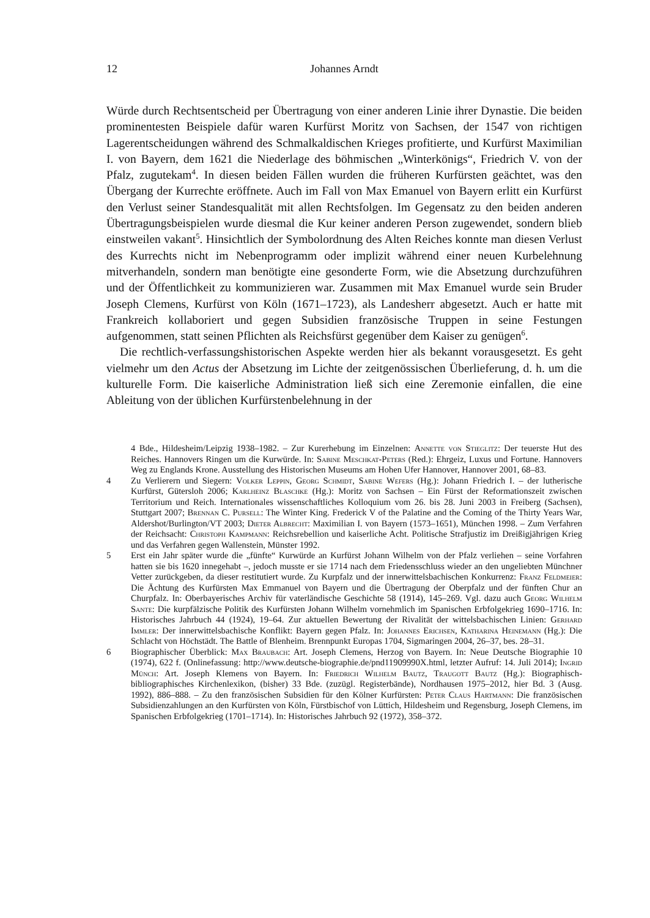12 Johannes Arndt
Würde durch Rechtsentscheid per Übertragung von einer anderen Linie ihrer Dynastie. Die beiden prominentesten Beispiele dafür waren Kurfürst Moritz von Sachsen, der 1547 von richtigen Lagerentscheidungen während des Schmalkaldischen Krieges profitierte, und Kurfürst Maximilian I. von Bayern, dem 1621 die Niederlage des böhmischen „Winterkönigs“, Friedrich V. von der Pfalz, zugutekam<sup>4</sup>. In diesen beiden Fällen wurden die früheren Kurfürsten geächtet, was den Übergang der Kurrechte eröffnete. Auch im Fall von Max Emanuel von Bayern erlitt ein Kurfürst den Verlust seiner Standesqualität mit allen Rechtsfolgen. Im Gegensatz zu den beiden anderen Übertragungsbeispielen wurde diesmal die Kur keiner anderen Person zugewendet, sondern blieb einstweilen vakant<sup>5</sup>. Hinsichtlich der Symbolordnung des Alten Reiches konnte man diesen Verlust des Kurrechts nicht im Nebenprogramm oder implizit während einer neuen Kurbelehnung mitverhandeln, sondern man benötigte eine gesonderte Form, wie die Absetzung durchzuführen und der Öffentlichkeit zu kommunizieren war. Zusammen mit Max Emanuel wurde sein Bruder Joseph Clemens, Kurfürst von Köln (1671–1723), als Landesherr abgesetzt. Auch er hatte mit Frankreich kollaboriert und gegen Subsidien französische Truppen in seine Festungen aufgenommen, statt seinen Pflichten als Reichsfürst gegenüber dem Kaiser zu genügen<sup>6</sup>.
Die rechtlich-verfassungshistorischen Aspekte werden hier als bekannt vorausgesetzt. Es geht vielmehr um den Actus der Absetzung im Lichte der zeitgenössischen Überlieferung, d. h. um die kulturelle Form. Die kaiserliche Administration ließ sich eine Zeremonie einfallen, die eine Ableitung von der üblichen Kurfürstenbelehnung in der
4 Bde., Hildesheim/Leipzig 1938–1982. – Zur Kurerhebung im Einzelnen: Annette von Stieglitz: Der teuerste Hut des Reiches. Hannovers Ringen um die Kurwürde. In: Sabine Meschkat-Peters (Red.): Ehrgeiz, Luxus und Fortune. Hannovers Weg zu Englands Krone. Ausstellung des Historischen Museums am Hohen Ufer Hannover, Hannover 2001, 68–83.
4 Zu Verlierern und Siegern: Volker Leppin, Georg Schmidt, Sabine Wefers (Hg.): Johann Friedrich I. – der lutherische Kurfürst, Gütersloh 2006; Karlheinz Blaschke (Hg.): Moritz von Sachsen – Ein Fürst der Reformationszeit zwischen Territorium und Reich. Internationales wissenschaftliches Kolloquium vom 26. bis 28. Juni 2003 in Freiberg (Sachsen), Stuttgart 2007; Brennan C. Pursell: The Winter King. Frederick V of the Palatine and the Coming of the Thirty Years War, Aldershot/Burlington/VT 2003; Dieter Albrecht: Maximilian I. von Bayern (1573–1651), München 1998. – Zum Verfahren der Reichsacht: Christoph Kampmann: Reichsrebellion und kaiserliche Acht. Politische Strafjustiz im Dreißigjährigen Krieg und das Verfahren gegen Wallenstein, Münster 1992.
5 Erst ein Jahr später wurde die „fünfte“ Kurwürde an Kurfürst Johann Wilhelm von der Pfalz verliehen – seine Vorfahren hatten sie bis 1620 innegehabt –, jedoch musste er sie 1714 nach dem Friedensschluss wieder an den ungeliebten Münchner Vetter zurückgeben, da dieser restitutiert wurde. Zu Kurpfalz und der innerwittelsbachischen Konkurrenz: Franz Feldmeier: Die Ächtung des Kurfürsten Max Emmanuel von Bayern und die Übertragung der Oberpfalz und der fünften Chur an Churpfalz. In: Oberbayerisches Archiv für vaterländische Geschichte 58 (1914), 145–269. Vgl. dazu auch Georg Wilhelm Sante: Die kurpfälzische Politik des Kurfürsten Johann Wilhelm vornehmlich im Spanischen Erbfolgekrieg 1690–1716. In: Historisches Jahrbuch 44 (1924), 19–64. Zur aktuellen Bewertung der Rivalität der wittelsbachischen Linien: Gerhard Immler: Der innerwittelsbachische Konflikt: Bayern gegen Pfalz. In: Johannes Erichsen, Katharina Heinemann (Hg.): Die Schlacht von Höchstädt. The Battle of Blenheim. Brennpunkt Europas 1704, Sigmaringen 2004, 26–37, bes. 28–31.
6 Biographischer Überblick: Max Braubach: Art. Joseph Clemens, Herzog von Bayern. In: Neue Deutsche Biographie 10 (1974), 622 f. (Onlinefassung: http://www.deutsche-biographie.de/pnd11909990X.html, letzter Aufruf: 14. Juli 2014); Ingrid Münch: Art. Joseph Klemens von Bayern. In: Friedrich Wilhelm Bautz, Traugott Bautz (Hg.): Biographisch-bibliographisches Kirchenlexikon, (bisher) 33 Bde. (zuzügl. Registerbände), Nordhausen 1975–2012, hier Bd. 3 (Ausg. 1992), 886–888. – Zu den französischen Subsidien für den Kölner Kurfürsten: Peter Claus Hartmann: Die französischen Subsidienzahlungen an den Kurfürsten von Köln, Fürstbischof von Lüttich, Hildesheim und Regensburg, Joseph Clemens, im Spanischen Erbfolgekrieg (1701–1714). In: Historisches Jahrbuch 92 (1972), 358–372.